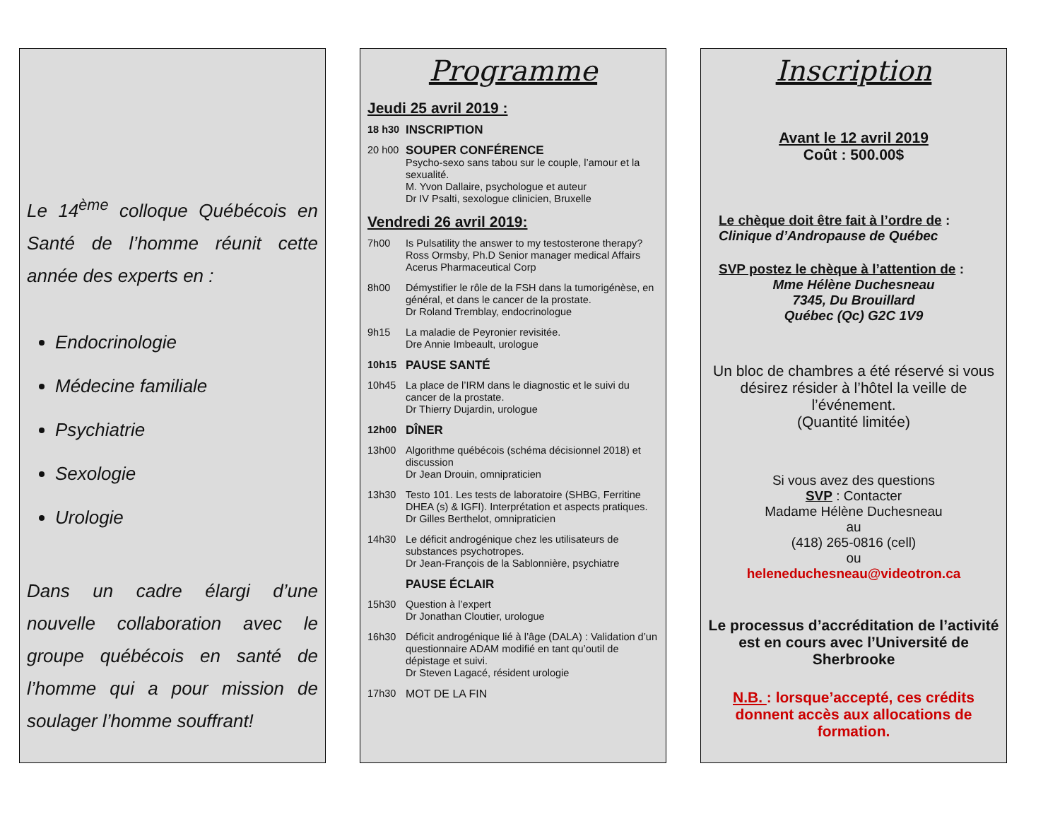Le 14<sup>ème</sup> colloque Québécois en Santé de l’homme réunit cette année des experts en :
Endocrinologie
Médecine familiale
Psychiatrie
Sexologie
Urologie
Dans un cadre élargi d’une nouvelle collaboration avec le groupe québécois en santé de l’homme qui a pour mission de soulager l’homme souffrant!
Programme
Jeudi 25 avril 2019 :
18 h30 INSCRIPTION
20 h00 SOUPER CONFÉRENCE
Psycho-sexo sans tabou sur le couple, l’amour et la sexualité.
M. Yvon Dallaire, psychologue et auteur
Dr IV Psalti, sexologue clinicien, Bruxelle
Vendredi 26 avril 2019:
7h00 Is Pulsatility the answer to my testosterone therapy?
Ross Ormsby, Ph.D Senior manager medical Affairs Acerus Pharmaceutical Corp
8h00 Démystifier le rôle de la FSH dans la tumorigénèse, en général, et dans le cancer de la prostate.
Dr Roland Tremblay, endocrinologue
9h15 La maladie de Peyronier revisitée.
Dre Annie Imbeault, urologue
10h15 PAUSE SANTÉ
10h45 La place de l’IRM dans le diagnostic et le suivi du cancer de la prostate.
Dr Thierry Dujardin, urologue
12h00 DÎNER
13h00 Algorithme québécois (schéma décisionnel 2018) et discussion
Dr Jean Drouin, omnipraticien
13h30 Testo 101. Les tests de laboratoire (SHBG, Ferritine DHEA (s) & IGFI). Interprétation et aspects pratiques.
Dr Gilles Berthelot, omnipraticien
14h30 Le déficit androgénique chez les utilisateurs de substances psychotropes.
Dr Jean-François de la Sablonnière, psychiatre
PAUSE ÉCLAIR
15h30 Question à l’expert
Dr Jonathan Cloutier, urologue
16h30 Déficit androgénique lié à l’âge (DALA) : Validation d’un questionnaire ADAM modifié en tant qu’outil de dépistage et suivi.
Dr Steven Lagacé, résident urologie
17h30 MOT DE LA FIN
Inscription
Avant le 12 avril 2019
Coût : 500.00$
Le chèque doit être fait à l’ordre de :
Clinique d’Andropause de Québec
SVP postez le chèque à l’attention de :
Mme Hélène Duchesneau
7345, Du Brouillard
Québec (Qc) G2C 1V9
Un bloc de chambres a été réservé si vous désirez résider à l’hôtel la veille de l’événement.
(Quantité limitée)
Si vous avez des questions
SVP : Contacter
Madame Hélène Duchesneau
au
(418) 265-0816 (cell)
ou
heleneduchesneau@videotron.ca
Le processus d’accréditation de l’activité est en cours avec l’Université de Sherbrooke
N.B. : lorsque’accepté, ces crédits donnent accès aux allocations de formation.